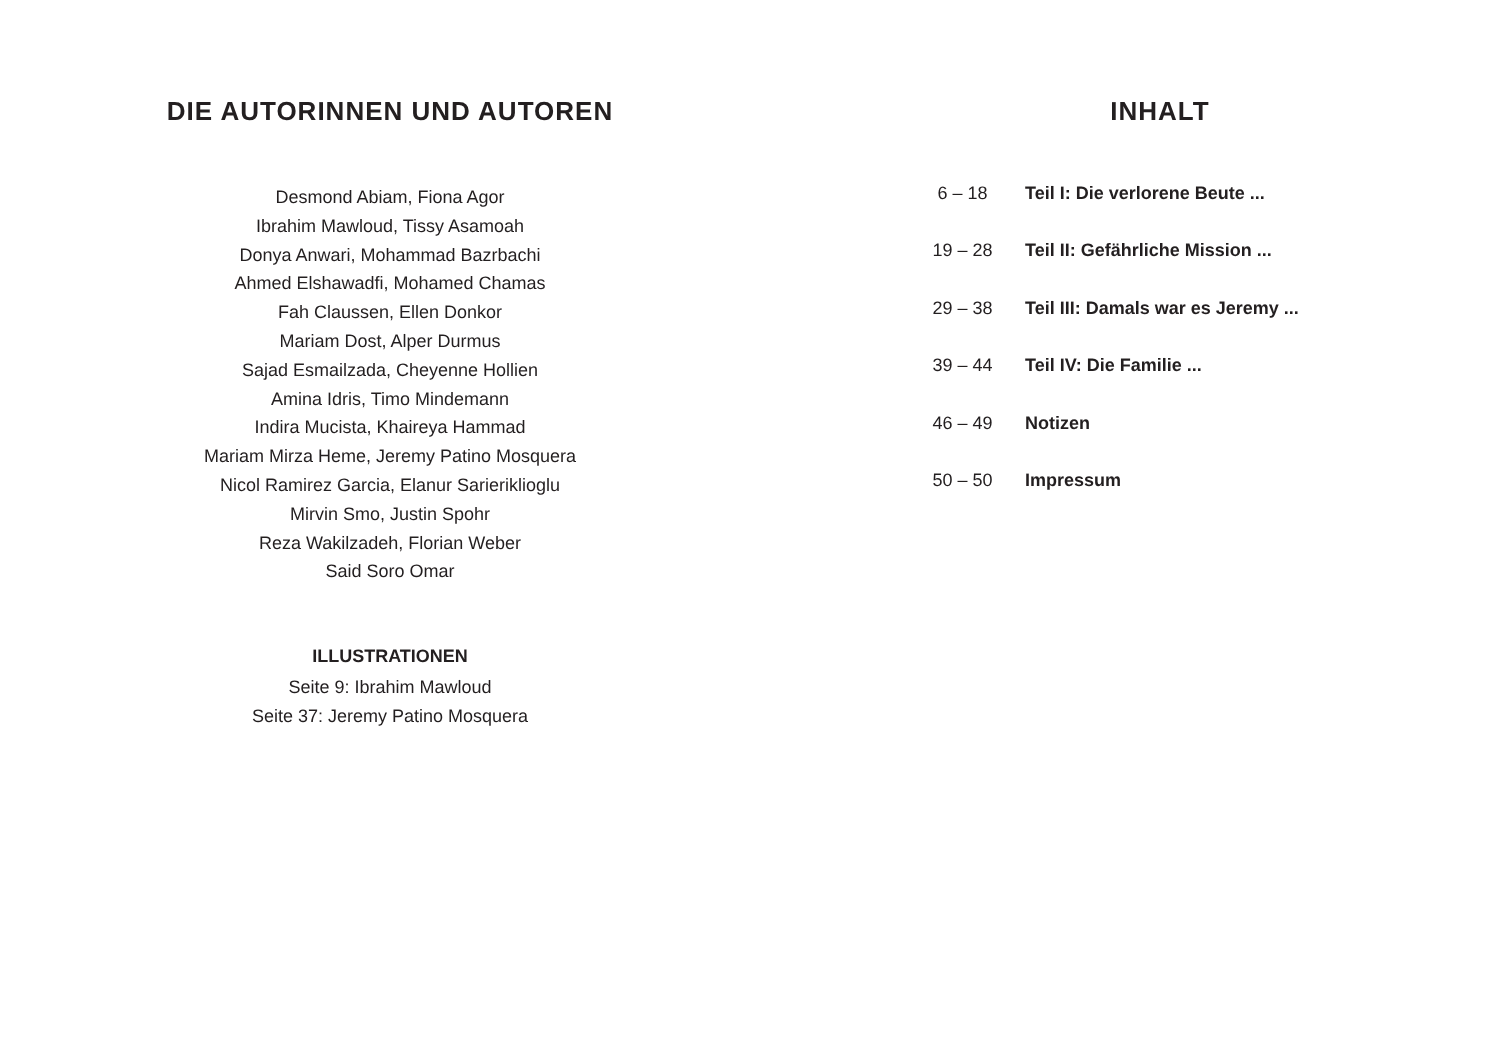DIE AUTORINNEN UND AUTOREN
Desmond Abiam, Fiona Agor
Ibrahim Mawloud, Tissy Asamoah
Donya Anwari, Mohammad Bazrbachi
Ahmed Elshawadfi, Mohamed Chamas
Fah Claussen, Ellen Donkor
Mariam Dost, Alper Durmus
Sajad Esmailzada, Cheyenne Hollien
Amina Idris, Timo Mindemann
Indira Mucista, Khaireya Hammad
Mariam Mirza Heme, Jeremy Patino Mosquera
Nicol Ramirez Garcia, Elanur Sarieriklioglu
Mirvin Smo, Justin Spohr
Reza Wakilzadeh, Florian Weber
Said Soro Omar
ILLUSTRATIONEN
Seite 9: Ibrahim Mawloud
Seite 37: Jeremy Patino Mosquera
INHALT
6 – 18 Teil I: Die verlorene Beute ...
19 – 28 Teil II: Gefährliche Mission ...
29 – 38 Teil III: Damals war es Jeremy ...
39 – 44 Teil IV: Die Familie ...
46 – 49 Notizen
50 – 50 Impressum